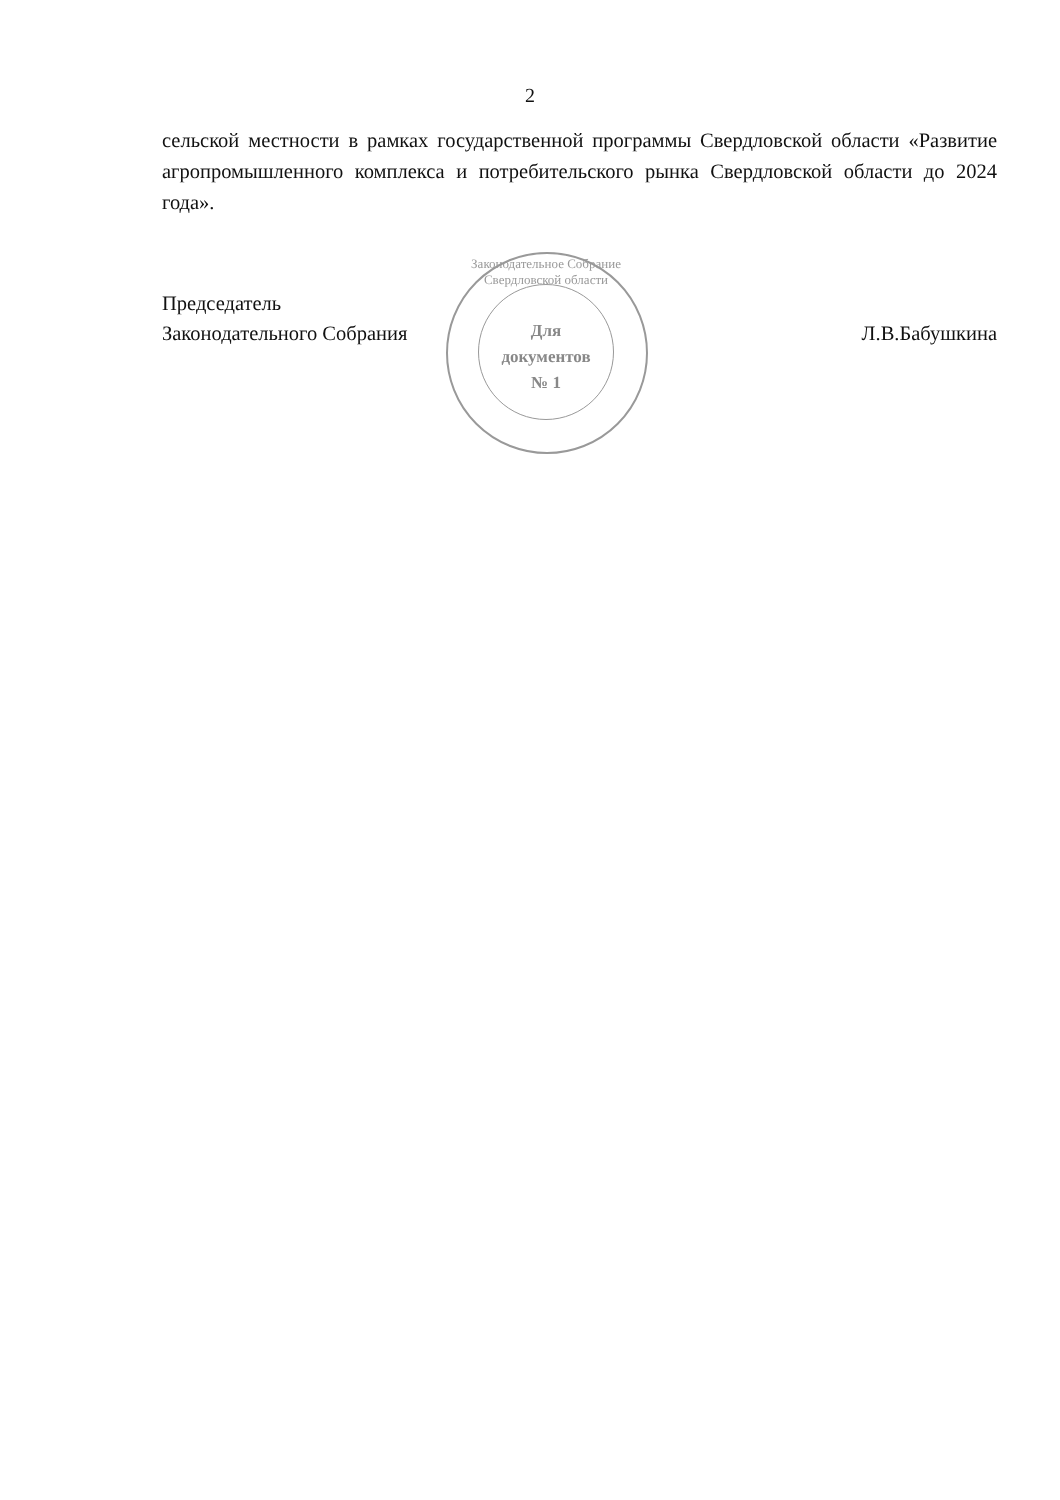2
сельской местности в рамках государственной программы Свердловской области «Развитие агропромышленного комплекса и потребительского рынка Свердловской области до 2024 года».
Председатель
Законодательного Собрания
Л.В.Бабушкина
Законодательное Собрание Свердловской области
Для
документов
№ 1